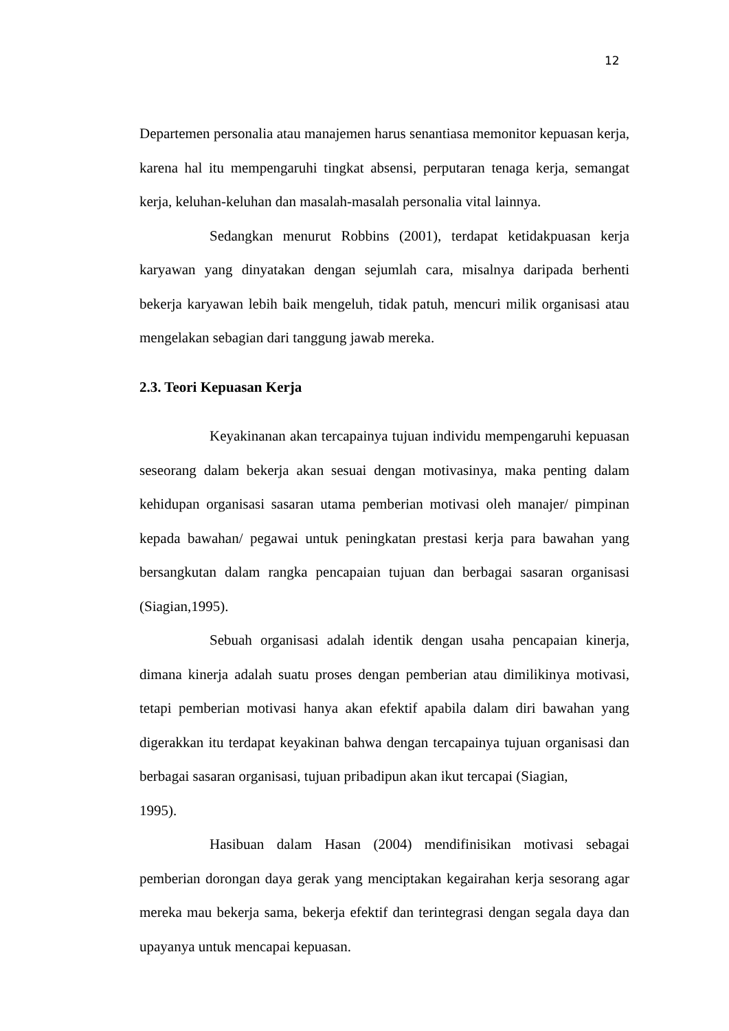12
Departemen personalia atau manajemen harus senantiasa memonitor kepuasan kerja, karena hal itu mempengaruhi tingkat absensi, perputaran tenaga kerja, semangat kerja, keluhan-keluhan dan masalah-masalah personalia vital lainnya.
Sedangkan menurut Robbins (2001), terdapat ketidakpuasan kerja karyawan yang dinyatakan dengan sejumlah cara, misalnya daripada berhenti bekerja karyawan lebih baik mengeluh, tidak patuh, mencuri milik organisasi atau mengelakan sebagian dari tanggung jawab mereka.
2.3. Teori Kepuasan Kerja
Keyakinanan akan tercapainya tujuan individu mempengaruhi kepuasan seseorang dalam bekerja akan sesuai dengan motivasinya, maka penting dalam kehidupan organisasi sasaran utama pemberian motivasi oleh manajer/ pimpinan kepada bawahan/ pegawai untuk peningkatan prestasi kerja para bawahan yang bersangkutan dalam rangka pencapaian tujuan dan berbagai sasaran organisasi (Siagian,1995).
Sebuah organisasi adalah identik dengan usaha pencapaian kinerja, dimana kinerja adalah suatu proses dengan pemberian atau dimilikinya motivasi, tetapi pemberian motivasi hanya akan efektif apabila dalam diri bawahan yang digerakkan itu terdapat keyakinan bahwa dengan tercapainya tujuan organisasi dan berbagai sasaran organisasi, tujuan pribadipun akan ikut tercapai (Siagian,
1995).
Hasibuan dalam Hasan (2004) mendifinisikan motivasi sebagai pemberian dorongan daya gerak yang menciptakan kegairahan kerja sesorang agar mereka mau bekerja sama, bekerja efektif dan terintegrasi dengan segala daya dan upayanya untuk mencapai kepuasan.